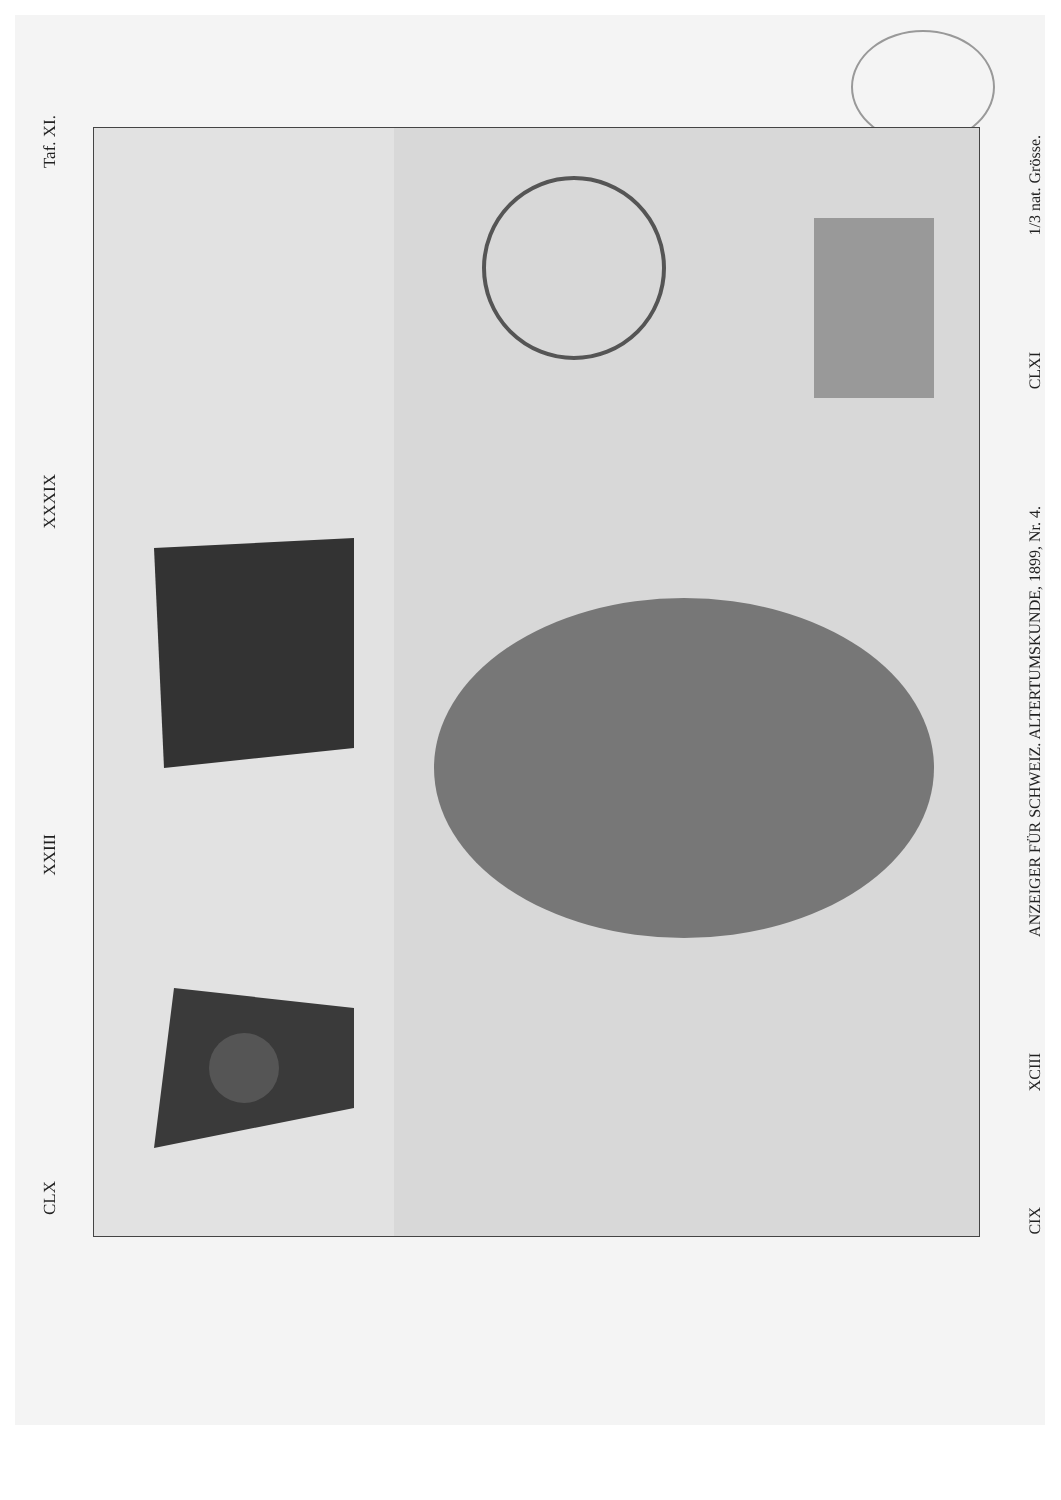Taf. XI.
XXXIX
XXIII
CLX
1/3 nat. Grösse.
CLXI
ANZEIGER FÜR SCHWEIZ. ALTERTUMSKUNDE, 1899, Nr. 4.
XCIII
CIX